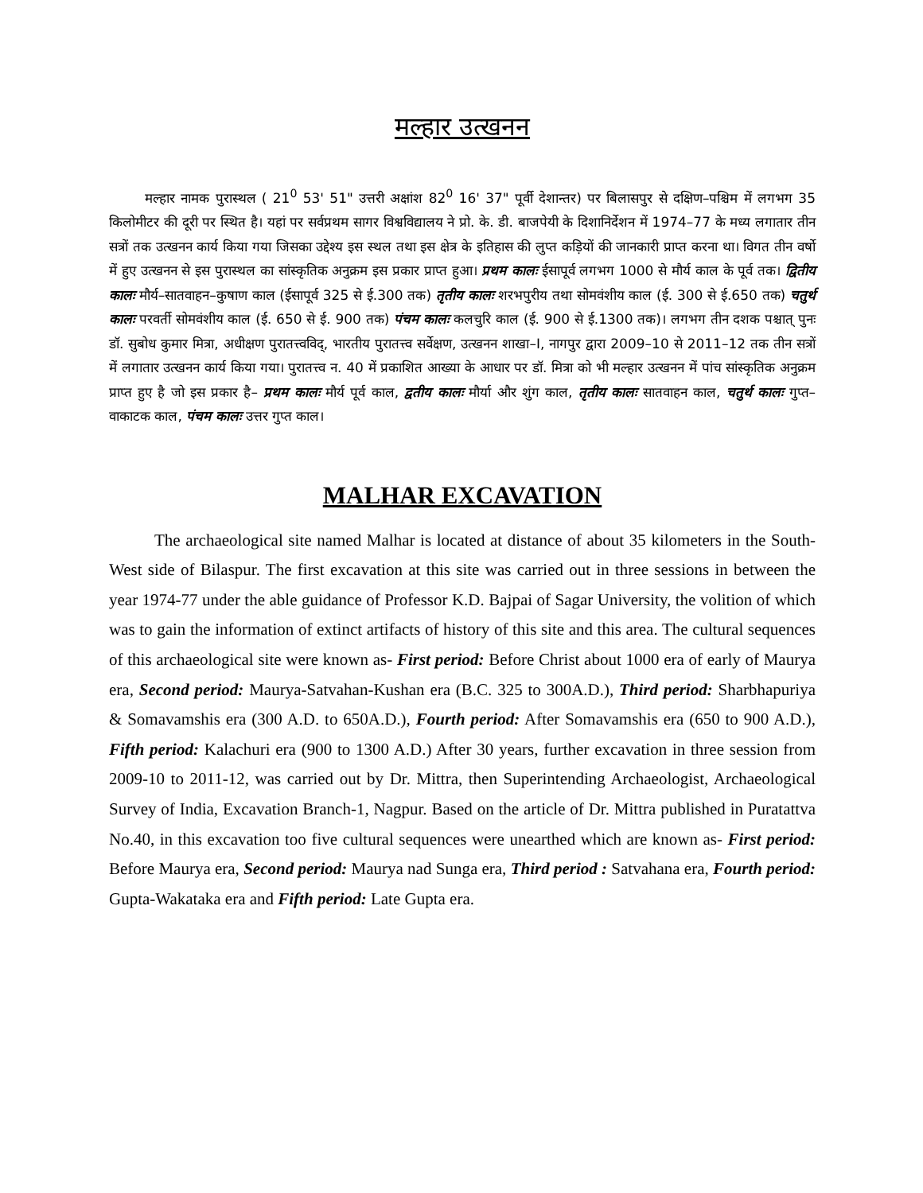मल्हार उत्खनन
मल्हार नामक पुरास्थल ( 21<sup>0</sup> 53' 51" उत्तरी अक्षांश 82<sup>0</sup> 16' 37" पूर्वी देशान्तर) पर बिलासपुर से दक्षिण–पश्चिम में लगभग 35 किलोमीटर की दूरी पर स्थित है। यहां पर सर्वप्रथम सागर विश्वविद्यालय ने प्रो. के. डी. बाजपेयी के दिशानिर्देशन में 1974–77 के मध्य लगातार तीन सत्रों तक उत्खनन कार्य किया गया जिसका उद्देश्य इस स्थल तथा इस क्षेत्र के इतिहास की लुप्त कड़ियों की जानकारी प्राप्त करना था। विगत तीन वर्षो में हुए उत्खनन से इस पुरास्थल का सांस्कृतिक अनुक्रम इस प्रकार प्राप्त हुआ। प्रथम कालः ईसापूर्व लगभग 1000 से मौर्य काल के पूर्व तक। द्वितीय कालः मौर्य–सातवाहन–कुषाण काल (ईसापूर्व 325 से ई.300 तक) तृतीय कालः शरभपुरीय तथा सोमवंशीय काल (ई. 300 से ई.650 तक) चतुर्थ कालः परवर्ती सोमवंशीय काल (ई. 650 से ई. 900 तक) पंचम कालः कलचुरि काल (ई. 900 से ई.1300 तक)। लगभग तीन दशक पश्चात् पुनः डॉ. सुबोध कुमार मित्रा, अधीक्षण पुरातत्त्वविद्, भारतीय पुरातत्त्व सर्वेक्षण, उत्खनन शाखा–I, नागपुर द्वारा 2009–10 से 2011–12 तक तीन सत्रों में लगातार उत्खनन कार्य किया गया। पुरातत्त्व न. 40 में प्रकाशित आख्या के आधार पर डॉ. मित्रा को भी मल्हार उत्खनन में पांच सांस्कृतिक अनुक्रम प्राप्त हुए है जो इस प्रकार है– प्रथम कालः मौर्य पूर्व काल, द्वतीय कालः मौर्या और शुंग काल, तृतीय कालः सातवाहन काल, चतुर्थ कालः गुप्त–वाकाटक काल, पंचम कालः उत्तर गुप्त काल।
MALHAR EXCAVATION
The archaeological site named Malhar is located at distance of about 35 kilometers in the South-West side of Bilaspur. The first excavation at this site was carried out in three sessions in between the year 1974-77 under the able guidance of Professor K.D. Bajpai of Sagar University, the volition of which was to gain the information of extinct artifacts of history of this site and this area. The cultural sequences of this archaeological site were known as- First period: Before Christ about 1000 era of early of Maurya era, Second period: Maurya-Satvahan-Kushan era (B.C. 325 to 300A.D.), Third period: Sharbhapuriya & Somavamshis era (300 A.D. to 650A.D.), Fourth period: After Somavamshis era (650 to 900 A.D.), Fifth period: Kalachuri era (900 to 1300 A.D.) After 30 years, further excavation in three session from 2009-10 to 2011-12, was carried out by Dr. Mittra, then Superintending Archaeologist, Archaeological Survey of India, Excavation Branch-1, Nagpur. Based on the article of Dr. Mittra published in Puratattva No.40, in this excavation too five cultural sequences were unearthed which are known as- First period: Before Maurya era, Second period: Maurya nad Sunga era, Third period : Satvahana era, Fourth period: Gupta-Wakataka era and Fifth period: Late Gupta era.